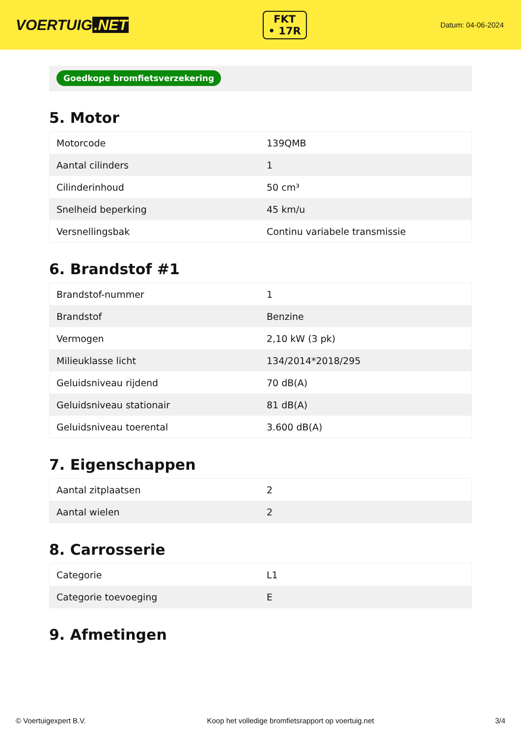VOERTUIG.NET
FKT
• 17R
Datum: 04-06-2024
Goedkope bromfietsverzekering
5. Motor
| Motorcode | 139QMB |
| Aantal cilinders | 1 |
| Cilinderinhoud | 50 cm³ |
| Snelheid beperking | 45 km/u |
| Versnellingsbak | Continu variabele transmissie |
6. Brandstof #1
| Brandstof-nummer | 1 |
| Brandstof | Benzine |
| Vermogen | 2,10 kW (3 pk) |
| Milieuklasse licht | 134/2014*2018/295 |
| Geluidsniveau rijdend | 70 dB(A) |
| Geluidsniveau stationair | 81 dB(A) |
| Geluidsniveau toerental | 3.600 dB(A) |
7. Eigenschappen
| Aantal zitplaatsen | 2 |
| Aantal wielen | 2 |
8. Carrosserie
| Categorie | L1 |
| Categorie toevoeging | E |
9. Afmetingen
© Voertuigexpert B.V. Koop het volledige bromfietsrapport op voertuig.net 3/4